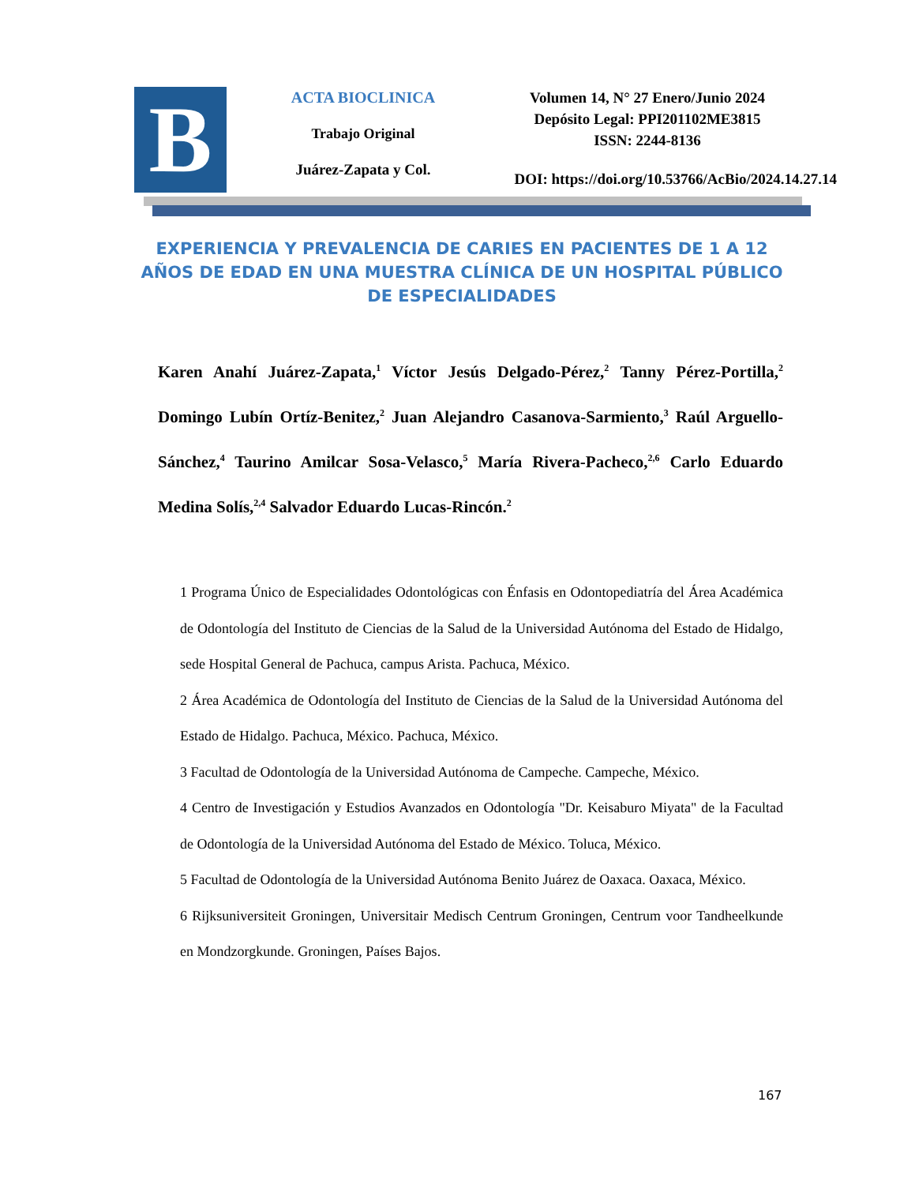B
ACTA BIOCLINICA
Trabajo Original
Juárez-Zapata y Col.
Volumen 14, N° 27 Enero/Junio 2024
Depósito Legal: PPI201102ME3815
ISSN: 2244-8136
DOI: https://doi.org/10.53766/AcBio/2024.14.27.14
EXPERIENCIA Y PREVALENCIA DE CARIES EN PACIENTES DE 1 A 12 AÑOS DE EDAD EN UNA MUESTRA CLÍNICA DE UN HOSPITAL PÚBLICO DE ESPECIALIDADES
Karen Anahí Juárez-Zapata,<sup>1</sup> Víctor Jesús Delgado-Pérez,<sup>2</sup> Tanny Pérez-Portilla,<sup>2</sup> Domingo Lubín Ortíz-Benitez,<sup>2</sup> Juan Alejandro Casanova-Sarmiento,<sup>3</sup> Raúl Arguello-Sánchez,<sup>4</sup> Taurino Amilcar Sosa-Velasco,<sup>5</sup> María Rivera-Pacheco,<sup>2,6</sup> Carlo Eduardo Medina Solís,<sup>2,4</sup> Salvador Eduardo Lucas-Rincón.<sup>2</sup>
1 Programa Único de Especialidades Odontológicas con Énfasis en Odontopediatría del Área Académica de Odontología del Instituto de Ciencias de la Salud de la Universidad Autónoma del Estado de Hidalgo, sede Hospital General de Pachuca, campus Arista. Pachuca, México.
2 Área Académica de Odontología del Instituto de Ciencias de la Salud de la Universidad Autónoma del Estado de Hidalgo. Pachuca, México. Pachuca, México.
3 Facultad de Odontología de la Universidad Autónoma de Campeche. Campeche, México.
4 Centro de Investigación y Estudios Avanzados en Odontología "Dr. Keisaburo Miyata" de la Facultad de Odontología de la Universidad Autónoma del Estado de México. Toluca, México.
5 Facultad de Odontología de la Universidad Autónoma Benito Juárez de Oaxaca. Oaxaca, México.
6 Rijksuniversiteit Groningen, Universitair Medisch Centrum Groningen, Centrum voor Tandheelkunde en Mondzorgkunde. Groningen, Países Bajos.
167